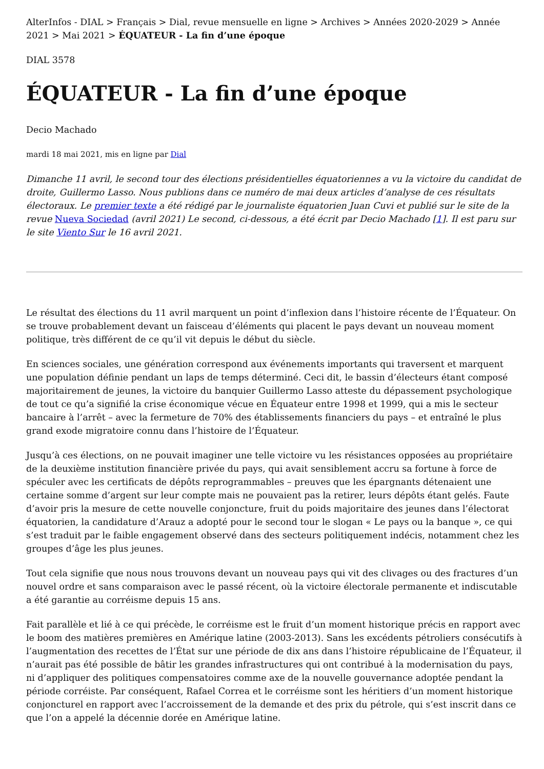AlterInfos - DIAL > Français > Dial, revue mensuelle en ligne > Archives > Années 2020-2029 > Année 2021 > Mai 2021 > ÉQUATEUR - La fin d’une époque
DIAL 3578
ÉQUATEUR - La fin d’une époque
Decio Machado
mardi 18 mai 2021, mis en ligne par Dial
Dimanche 11 avril, le second tour des élections présidentielles équatoriennes a vu la victoire du candidat de droite, Guillermo Lasso. Nous publions dans ce numéro de mai deux articles d’analyse de ces résultats électoraux. Le premier texte a été rédigé par le journaliste équatorien Juan Cuvi et publié sur le site de la revue Nueva Sociedad (avril 2021) Le second, ci-dessous, a été écrit par Decio Machado [1]. Il est paru sur le site Viento Sur le 16 avril 2021.
Le résultat des élections du 11 avril marquent un point d’inflexion dans l’histoire récente de l’Équateur. On se trouve probablement devant un faisceau d’éléments qui placent le pays devant un nouveau moment politique, très différent de ce qu’il vit depuis le début du siècle.
En sciences sociales, une génération correspond aux événements importants qui traversent et marquent une population définie pendant un laps de temps déterminé. Ceci dit, le bassin d’électeurs étant composé majoritairement de jeunes, la victoire du banquier Guillermo Lasso atteste du dépassement psychologique de tout ce qu’a signifié la crise économique vécue en Équateur entre 1998 et 1999, qui a mis le secteur bancaire à l’arrêt – avec la fermeture de 70% des établissements financiers du pays – et entraîné le plus grand exode migratoire connu dans l’histoire de l’Équateur.
Jusqu’à ces élections, on ne pouvait imaginer une telle victoire vu les résistances opposées au propriétaire de la deuxième institution financière privée du pays, qui avait sensiblement accru sa fortune à force de spéculer avec les certificats de dépôts reprogrammables – preuves que les épargnants détenaient une certaine somme d’argent sur leur compte mais ne pouvaient pas la retirer, leurs dépôts étant gelés. Faute d’avoir pris la mesure de cette nouvelle conjoncture, fruit du poids majoritaire des jeunes dans l’électorat équatorien, la candidature d’Arauz a adopté pour le second tour le slogan « Le pays ou la banque », ce qui s’est traduit par le faible engagement observé dans des secteurs politiquement indécis, notamment chez les groupes d’âge les plus jeunes.
Tout cela signifie que nous nous trouvons devant un nouveau pays qui vit des clivages ou des fractures d’un nouvel ordre et sans comparaison avec le passé récent, où la victoire électorale permanente et indiscutable a été garantie au corréisme depuis 15 ans.
Fait parallèle et lié à ce qui précède, le corréisme est le fruit d’un moment historique précis en rapport avec le boom des matières premières en Amérique latine (2003-2013). Sans les excédents pétroliers consécutifs à l’augmentation des recettes de l’État sur une période de dix ans dans l’histoire républicaine de l’Équateur, il n’aurait pas été possible de bâtir les grandes infrastructures qui ont contribué à la modernisation du pays, ni d’appliquer des politiques compensatoires comme axe de la nouvelle gouvernance adoptée pendant la période corréiste. Par conséquent, Rafael Correa et le corréisme sont les héritiers d’un moment historique conjoncturel en rapport avec l’accroissement de la demande et des prix du pétrole, qui s’est inscrit dans ce que l’on a appelé la décennie dorée en Amérique latine.